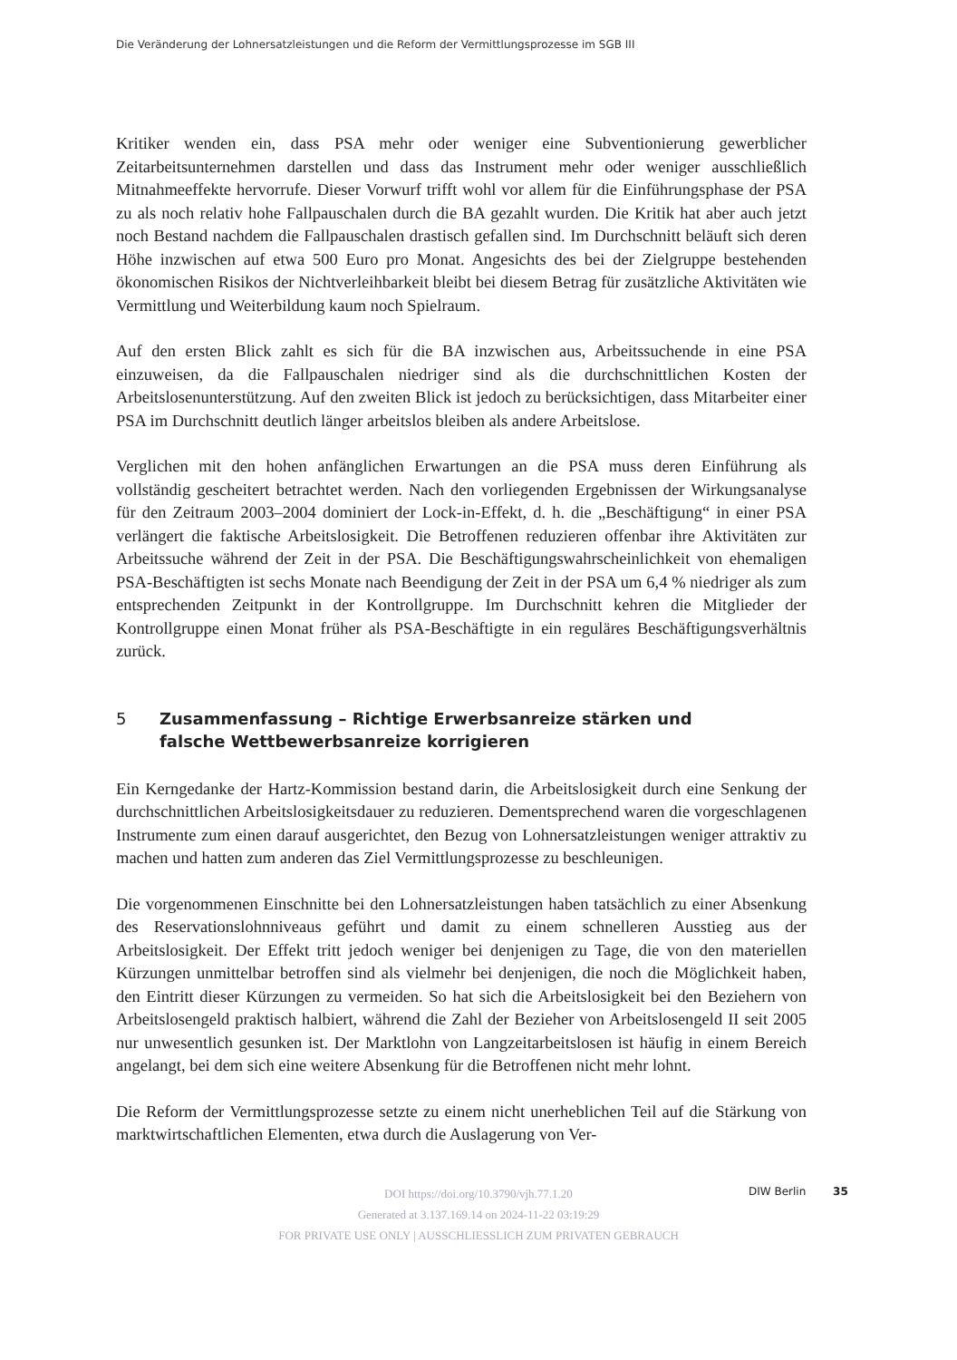Die Veränderung der Lohnersatzleistungen und die Reform der Vermittlungsprozesse im SGB III
Kritiker wenden ein, dass PSA mehr oder weniger eine Subventionierung gewerblicher Zeitarbeitsunternehmen darstellen und dass das Instrument mehr oder weniger ausschließlich Mitnahmeeffekte hervorrufe. Dieser Vorwurf trifft wohl vor allem für die Einführungsphase der PSA zu als noch relativ hohe Fallpauschalen durch die BA gezahlt wurden. Die Kritik hat aber auch jetzt noch Bestand nachdem die Fallpauschalen drastisch gefallen sind. Im Durchschnitt beläuft sich deren Höhe inzwischen auf etwa 500 Euro pro Monat. Angesichts des bei der Zielgruppe bestehenden ökonomischen Risikos der Nichtverleihbarkeit bleibt bei diesem Betrag für zusätzliche Aktivitäten wie Vermittlung und Weiterbildung kaum noch Spielraum.
Auf den ersten Blick zahlt es sich für die BA inzwischen aus, Arbeitssuchende in eine PSA einzuweisen, da die Fallpauschalen niedriger sind als die durchschnittlichen Kosten der Arbeitslosenunterstützung. Auf den zweiten Blick ist jedoch zu berücksichtigen, dass Mitarbeiter einer PSA im Durchschnitt deutlich länger arbeitslos bleiben als andere Arbeitslose.
Verglichen mit den hohen anfänglichen Erwartungen an die PSA muss deren Einführung als vollständig gescheitert betrachtet werden. Nach den vorliegenden Ergebnissen der Wirkungsanalyse für den Zeitraum 2003–2004 dominiert der Lock-in-Effekt, d. h. die „Beschäftigung“ in einer PSA verlängert die faktische Arbeitslosigkeit. Die Betroffenen reduzieren offenbar ihre Aktivitäten zur Arbeitssuche während der Zeit in der PSA. Die Beschäftigungswahrscheinlichkeit von ehemaligen PSA-Beschäftigten ist sechs Monate nach Beendigung der Zeit in der PSA um 6,4 % niedriger als zum entsprechenden Zeitpunkt in der Kontrollgruppe. Im Durchschnitt kehren die Mitglieder der Kontrollgruppe einen Monat früher als PSA-Beschäftigte in ein reguläres Beschäftigungsverhältnis zurück.
5 Zusammenfassung – Richtige Erwerbsanreize stärken und
falsche Wettbewerbsanreize korrigieren
Ein Kerngedanke der Hartz-Kommission bestand darin, die Arbeitslosigkeit durch eine Senkung der durchschnittlichen Arbeitslosigkeitsdauer zu reduzieren. Dementsprechend waren die vorgeschlagenen Instrumente zum einen darauf ausgerichtet, den Bezug von Lohnersatzleistungen weniger attraktiv zu machen und hatten zum anderen das Ziel Vermittlungsprozesse zu beschleunigen.
Die vorgenommenen Einschnitte bei den Lohnersatzleistungen haben tatsächlich zu einer Absenkung des Reservationslohnniveaus geführt und damit zu einem schnelleren Ausstieg aus der Arbeitslosigkeit. Der Effekt tritt jedoch weniger bei denjenigen zu Tage, die von den materiellen Kürzungen unmittelbar betroffen sind als vielmehr bei denjenigen, die noch die Möglichkeit haben, den Eintritt dieser Kürzungen zu vermeiden. So hat sich die Arbeitslosigkeit bei den Beziehern von Arbeitslosengeld praktisch halbiert, während die Zahl der Bezieher von Arbeitslosengeld II seit 2005 nur unwesentlich gesunken ist. Der Marktlohn von Langzeitarbeitslosen ist häufig in einem Bereich angelangt, bei dem sich eine weitere Absenkung für die Betroffenen nicht mehr lohnt.
Die Reform der Vermittlungsprozesse setzte zu einem nicht unerheblichen Teil auf die Stärkung von marktwirtschaftlichen Elementen, etwa durch die Auslagerung von Ver-
DOI https://doi.org/10.3790/vjh.77.1.20
Generated at 3.137.169.14 on 2024-11-22 03:19:29
FOR PRIVATE USE ONLY | AUSSCHLIESSLICH ZUM PRIVATEN GEBRAUCH
DIW Berlin 35